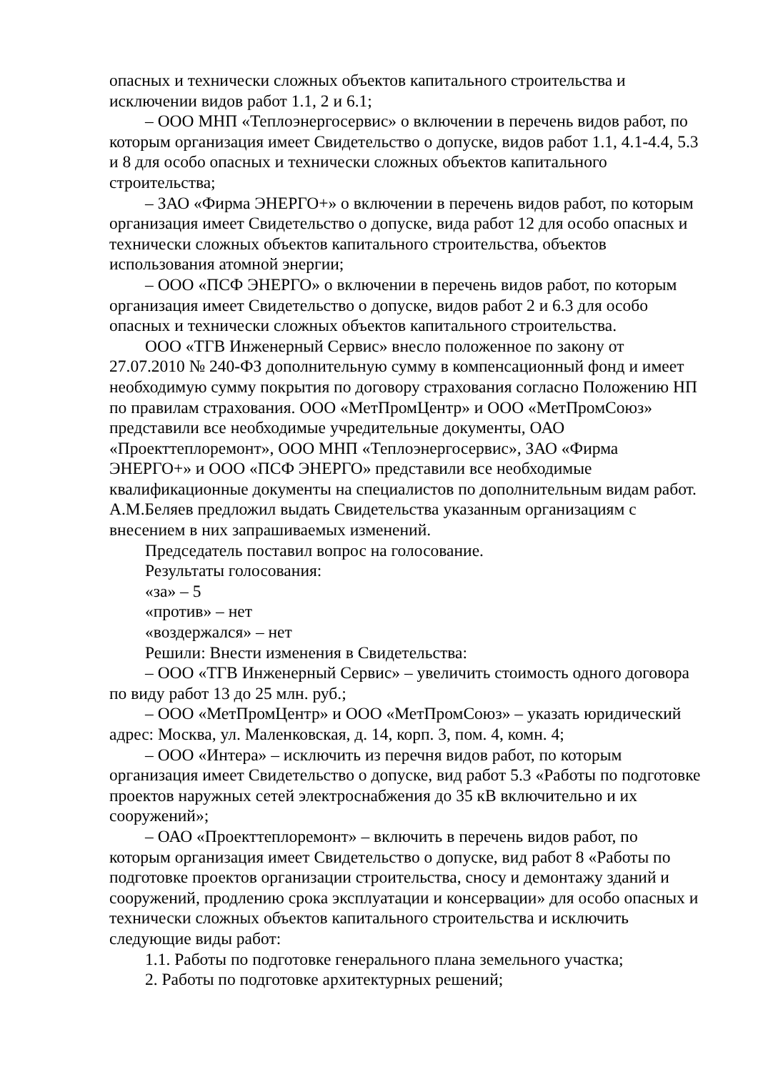опасных и технически сложных объектов капитального строительства и исключении видов работ 1.1, 2 и 6.1;
– ООО МНП «Теплоэнергосервис» о включении в перечень видов работ, по которым организация имеет Свидетельство о допуске, видов работ 1.1, 4.1-4.4, 5.3 и 8 для особо опасных и технически сложных объектов капитального строительства;
– ЗАО «Фирма ЭНЕРГО+» о включении в перечень видов работ, по которым организация имеет Свидетельство о допуске, вида работ 12 для особо опасных и технически сложных объектов капитального строительства, объектов использования атомной энергии;
– ООО «ПСФ ЭНЕРГО» о включении в перечень видов работ, по которым организация имеет Свидетельство о допуске, видов работ 2 и 6.3 для особо опасных и технически сложных объектов капитального строительства.
ООО «ТГВ Инженерный Сервис» внесло положенное по закону от 27.07.2010 № 240-ФЗ дополнительную сумму в компенсационный фонд и имеет необходимую сумму покрытия по договору страхования согласно Положению НП по правилам страхования. ООО «МетПромЦентр» и ООО «МетПромСоюз» представили все необходимые учредительные документы, ОАО «Проекттеплоремонт», ООО МНП «Теплоэнергосервис», ЗАО «Фирма ЭНЕРГО+» и ООО «ПСФ ЭНЕРГО» представили все необходимые квалификационные документы на специалистов по дополнительным видам работ. А.М.Беляев предложил выдать Свидетельства указанным организациям с внесением в них запрашиваемых изменений.
Председатель поставил вопрос на голосование.
Результаты голосования:
«за» – 5
«против» – нет
«воздержался» – нет
Решили: Внести изменения в Свидетельства:
– ООО «ТГВ Инженерный Сервис» – увеличить стоимость одного договора по виду работ 13 до 25 млн. руб.;
– ООО «МетПромЦентр» и ООО «МетПромСоюз» – указать юридический адрес: Москва, ул. Маленковская, д. 14, корп. 3, пом. 4, комн. 4;
– ООО «Интера» – исключить из перечня видов работ, по которым организация имеет Свидетельство о допуске, вид работ 5.3 «Работы по подготовке проектов наружных сетей электроснабжения до 35 кВ включительно и их сооружений»;
– ОАО «Проекттеплоремонт» – включить в перечень видов работ, по которым организация имеет Свидетельство о допуске, вид работ 8 «Работы по подготовке проектов организации строительства, сносу и демонтажу зданий и сооружений, продлению срока эксплуатации и консервации» для особо опасных и технически сложных объектов капитального строительства и исключить следующие виды работ:
1.1. Работы по подготовке генерального плана земельного участка;
2. Работы по подготовке архитектурных решений;